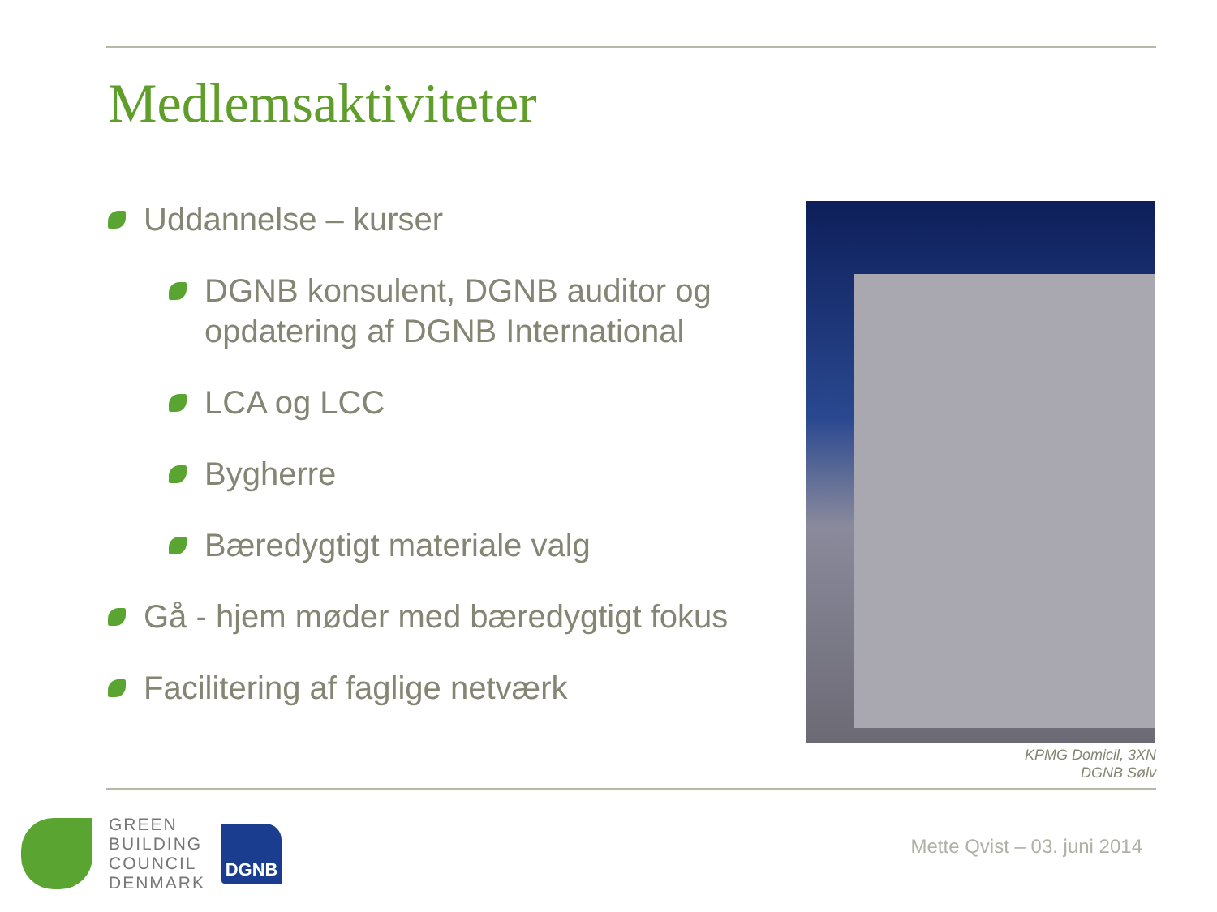Medlemsaktiviteter
Uddannelse – kurser
DGNB konsulent, DGNB auditor og opdatering af DGNB International
LCA og LCC
Bygherre
Bæredygtigt materiale valg
Gå - hjem møder med bæredygtigt fokus
Facilitering af faglige netværk
KPMG Domicil, 3XN
DGNB Sølv
GREEN
BUILDING
COUNCIL
DENMARK
DGNB
Mette Qvist – 03. juni 2014